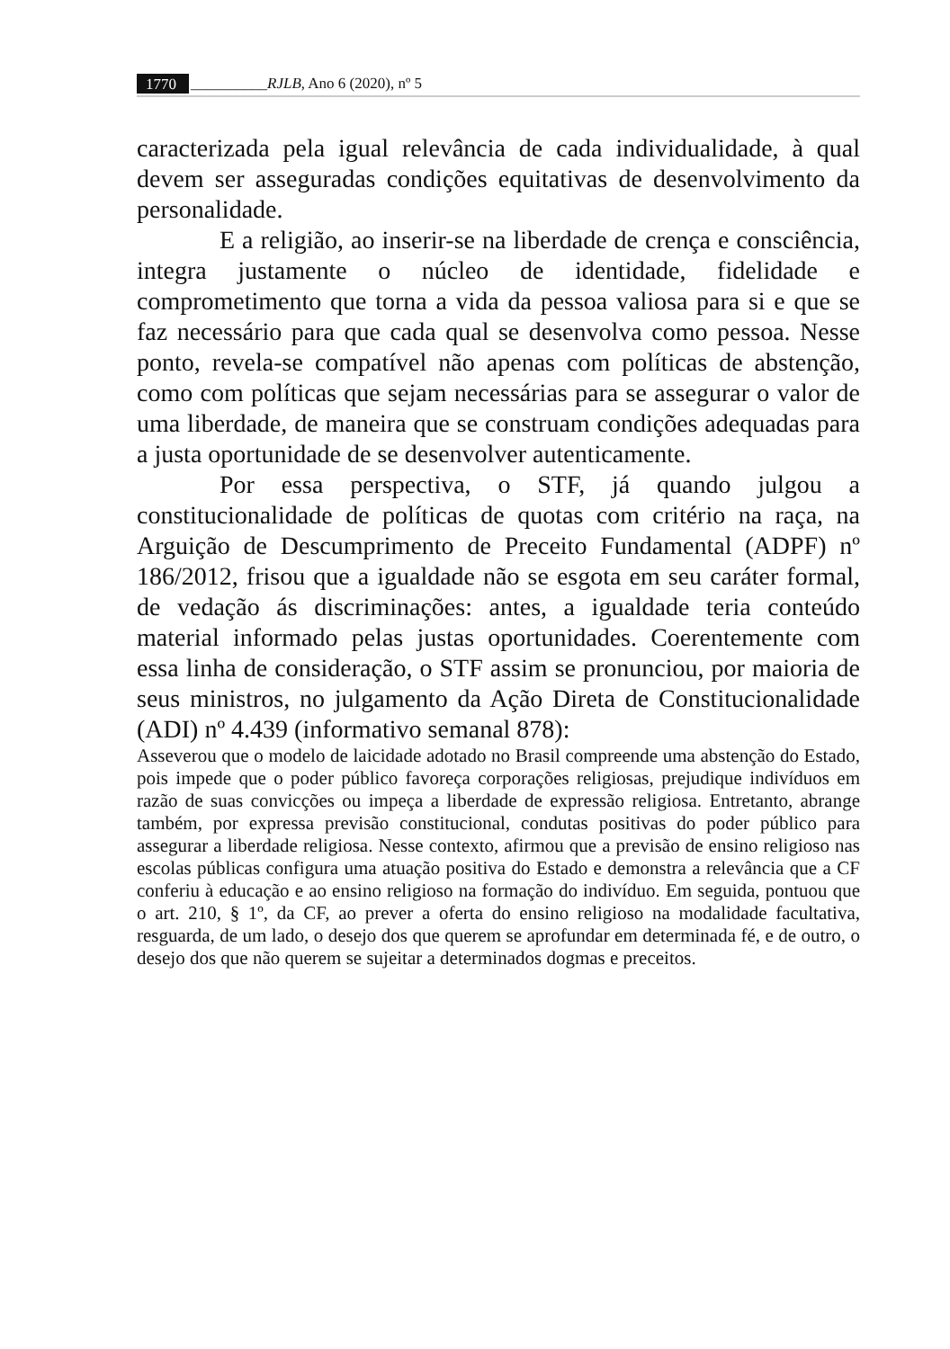1770 __________RJLB, Ano 6 (2020), nº 5
caracterizada pela igual relevância de cada individualidade, à qual devem ser asseguradas condições equitativas de desenvolvimento da personalidade.
E a religião, ao inserir-se na liberdade de crença e consciência, integra justamente o núcleo de identidade, fidelidade e comprometimento que torna a vida da pessoa valiosa para si e que se faz necessário para que cada qual se desenvolva como pessoa. Nesse ponto, revela-se compatível não apenas com políticas de abstenção, como com políticas que sejam necessárias para se assegurar o valor de uma liberdade, de maneira que se construam condições adequadas para a justa oportunidade de se desenvolver autenticamente.
Por essa perspectiva, o STF, já quando julgou a constitucionalidade de políticas de quotas com critério na raça, na Arguição de Descumprimento de Preceito Fundamental (ADPF) nº 186/2012, frisou que a igualdade não se esgota em seu caráter formal, de vedação ás discriminações: antes, a igualdade teria conteúdo material informado pelas justas oportunidades. Coerentemente com essa linha de consideração, o STF assim se pronunciou, por maioria de seus ministros, no julgamento da Ação Direta de Constitucionalidade (ADI) nº 4.439 (informativo semanal 878):
Asseverou que o modelo de laicidade adotado no Brasil compreende uma abstenção do Estado, pois impede que o poder público favoreça corporações religiosas, prejudique indivíduos em razão de suas convicções ou impeça a liberdade de expressão religiosa. Entretanto, abrange também, por expressa previsão constitucional, condutas positivas do poder público para assegurar a liberdade religiosa. Nesse contexto, afirmou que a previsão de ensino religioso nas escolas públicas configura uma atuação positiva do Estado e demonstra a relevância que a CF conferiu à educação e ao ensino religioso na formação do indivíduo. Em seguida, pontuou que o art. 210, § 1º, da CF, ao prever a oferta do ensino religioso na modalidade facultativa, resguarda, de um lado, o desejo dos que querem se aprofundar em determinada fé, e de outro, o desejo dos que não querem se sujeitar a determinados dogmas e preceitos.